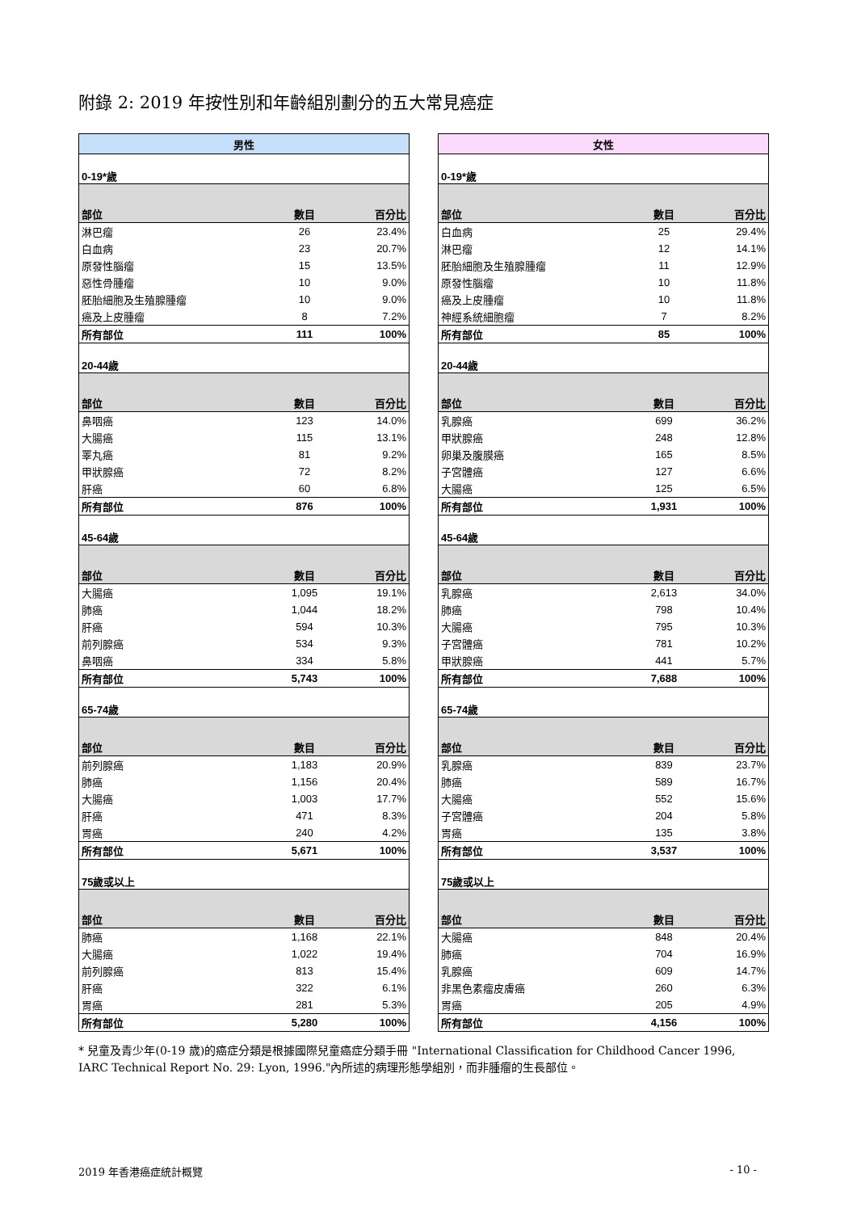附錄 2: 2019 年按性別和年齡組別劃分的五大常見癌症
| 男性 | | |
| --- | --- | --- |
| 0-19*歲 | | |
| 部位 | 數目 | 百分比 |
| 淋巴瘤 | 26 | 23.4% |
| 白血病 | 23 | 20.7% |
| 原發性腦瘤 | 15 | 13.5% |
| 惡性骨腫瘤 | 10 | 9.0% |
| 胚胎細胞及生殖腺腫瘤 | 10 | 9.0% |
| 癌及上皮腫瘤 | 8 | 7.2% |
| 所有部位 | 111 | 100% |
| 20-44歲 | | |
| 部位 | 數目 | 百分比 |
| 鼻咽癌 | 123 | 14.0% |
| 大腸癌 | 115 | 13.1% |
| 睪丸癌 | 81 | 9.2% |
| 甲狀腺癌 | 72 | 8.2% |
| 肝癌 | 60 | 6.8% |
| 所有部位 | 876 | 100% |
| 45-64歲 | | |
| 部位 | 數目 | 百分比 |
| 大腸癌 | 1,095 | 19.1% |
| 肺癌 | 1,044 | 18.2% |
| 肝癌 | 594 | 10.3% |
| 前列腺癌 | 534 | 9.3% |
| 鼻咽癌 | 334 | 5.8% |
| 所有部位 | 5,743 | 100% |
| 65-74歲 | | |
| 部位 | 數目 | 百分比 |
| 前列腺癌 | 1,183 | 20.9% |
| 肺癌 | 1,156 | 20.4% |
| 大腸癌 | 1,003 | 17.7% |
| 肝癌 | 471 | 8.3% |
| 胃癌 | 240 | 4.2% |
| 所有部位 | 5,671 | 100% |
| 75歲或以上 | | |
| 部位 | 數目 | 百分比 |
| 肺癌 | 1,168 | 22.1% |
| 大腸癌 | 1,022 | 19.4% |
| 前列腺癌 | 813 | 15.4% |
| 肝癌 | 322 | 6.1% |
| 胃癌 | 281 | 5.3% |
| 所有部位 | 5,280 | 100% |
| 女性 | | |
| --- | --- | --- |
| 0-19*歲 | | |
| 部位 | 數目 | 百分比 |
| 白血病 | 25 | 29.4% |
| 淋巴瘤 | 12 | 14.1% |
| 胚胎細胞及生殖腺腫瘤 | 11 | 12.9% |
| 原發性腦瘤 | 10 | 11.8% |
| 癌及上皮腫瘤 | 10 | 11.8% |
| 神經系統細胞瘤 | 7 | 8.2% |
| 所有部位 | 85 | 100% |
| 20-44歲 | | |
| 部位 | 數目 | 百分比 |
| 乳腺癌 | 699 | 36.2% |
| 甲狀腺癌 | 248 | 12.8% |
| 卵巢及腹膜癌 | 165 | 8.5% |
| 子宮體癌 | 127 | 6.6% |
| 大腸癌 | 125 | 6.5% |
| 所有部位 | 1,931 | 100% |
| 45-64歲 | | |
| 部位 | 數目 | 百分比 |
| 乳腺癌 | 2,613 | 34.0% |
| 肺癌 | 798 | 10.4% |
| 大腸癌 | 795 | 10.3% |
| 子宮體癌 | 781 | 10.2% |
| 甲狀腺癌 | 441 | 5.7% |
| 所有部位 | 7,688 | 100% |
| 65-74歲 | | |
| 部位 | 數目 | 百分比 |
| 乳腺癌 | 839 | 23.7% |
| 肺癌 | 589 | 16.7% |
| 大腸癌 | 552 | 15.6% |
| 子宮體癌 | 204 | 5.8% |
| 胃癌 | 135 | 3.8% |
| 所有部位 | 3,537 | 100% |
| 75歲或以上 | | |
| 部位 | 數目 | 百分比 |
| 大腸癌 | 848 | 20.4% |
| 肺癌 | 704 | 16.9% |
| 乳腺癌 | 609 | 14.7% |
| 非黑色素瘤皮膚癌 | 260 | 6.3% |
| 胃癌 | 205 | 4.9% |
| 所有部位 | 4,156 | 100% |
* 兒童及青少年(0-19 歲)的癌症分類是根據國際兒童癌症分類手冊 "International Classification for Childhood Cancer 1996, IARC Technical Report No. 29: Lyon, 1996."內所述的病理形態學組別，而非腫瘤的生長部位。
2019 年香港癌症統計概覽 - 10 -